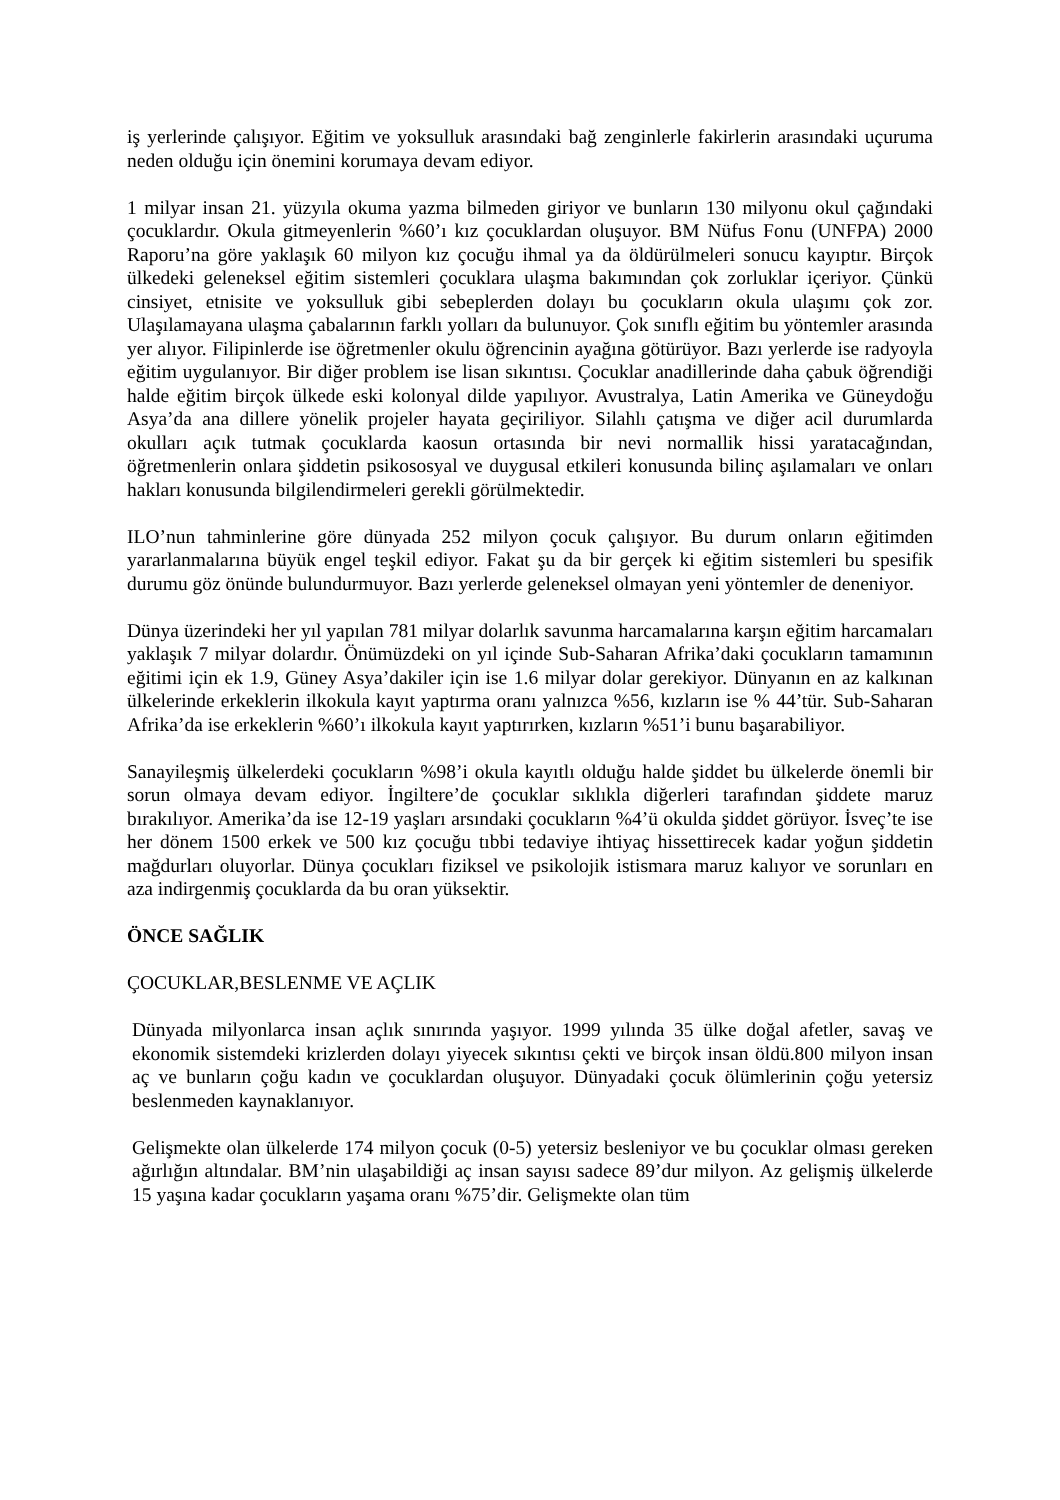iş yerlerinde çalışıyor. Eğitim ve yoksulluk arasındaki bağ zenginlerle fakirlerin arasındaki uçuruma neden olduğu için önemini korumaya devam ediyor.
1 milyar insan 21. yüzyıla okuma yazma bilmeden giriyor ve bunların 130 milyonu okul çağındaki çocuklardır. Okula gitmeyenlerin %60’ı kız çocuklardan oluşuyor. BM Nüfus Fonu (UNFPA) 2000 Raporu’na göre yaklaşık 60 milyon kız çocuğu ihmal ya da öldürülmeleri sonucu kayıptır. Birçok ülkedeki geleneksel eğitim sistemleri çocuklara ulaşma bakımından çok zorluklar içeriyor. Çünkü cinsiyet, etnisite ve yoksulluk gibi sebeplerden dolayı bu çocukların okula ulaşımı çok zor. Ulaşılamayana ulaşma çabalarının farklı yolları da bulunuyor. Çok sınıflı eğitim bu yöntemler arasında yer alıyor. Filipinlerde ise öğretmenler okulu öğrencinin ayağına götürüyor. Bazı yerlerde ise radyoyla eğitim uygulanıyor. Bir diğer problem ise lisan sıkıntısı. Çocuklar anadillerinde daha çabuk öğrendiği halde eğitim birçok ülkede eski kolonyal dilde yapılıyor. Avustralya, Latin Amerika ve Güneydoğu Asya’da ana dillere yönelik projeler hayata geçiriliyor. Silahlı çatışma ve diğer acil durumlarda okulları açık tutmak çocuklarda kaosun ortasında bir nevi normallik hissi yaratacağından, öğretmenlerin onlara şiddetin psikososyal ve duygusal etkileri konusunda bilinç aşılamaları ve onları hakları konusunda bilgilendirmeleri gerekli görülmektedir.
ILO’nun tahminlerine göre dünyada 252 milyon çocuk çalışıyor. Bu durum onların eğitimden yararlanmalarına büyük engel teşkil ediyor. Fakat şu da bir gerçek ki eğitim sistemleri bu spesifik durumu göz önünde bulundurmuyor. Bazı yerlerde geleneksel olmayan yeni yöntemler de deneniyor.
Dünya üzerindeki her yıl yapılan 781 milyar dolarlık savunma harcamalarına karşın eğitim harcamaları yaklaşık 7 milyar dolardır. Önümüzdeki on yıl içinde Sub-Saharan Afrika’daki çocukların tamamının eğitimi için ek 1.9, Güney Asya’dakiler için ise 1.6 milyar dolar gerekiyor. Dünyanın en az kalkınan ülkelerinde erkeklerin ilkokula kayıt yaptırma oranı yalnızca %56, kızların ise % 44’tür. Sub-Saharan Afrika’da ise erkeklerin %60’ı ilkokula kayıt yaptırırken, kızların %51’i bunu başarabiliyor.
Sanayileşmiş ülkelerdeki çocukların %98’i okula kayıtlı olduğu halde şiddet bu ülkelerde önemli bir sorun olmaya devam ediyor. İngiltere’de çocuklar sıklıkla diğerleri tarafından şiddete maruz bırakılıyor. Amerika’da ise 12-19 yaşları arsındaki çocukların %4’ü okulda şiddet görüyor. İsveç’te ise her dönem 1500 erkek ve 500 kız çocuğu tıbbi tedaviye ihtiyaç hissettirecek kadar yoğun şiddetin mağdurları oluyorlar. Dünya çocukları fiziksel ve psikolojik istismara maruz kalıyor ve sorunları en aza indirgenmiş çocuklarda da bu oran yüksektir.
ÖNCE SAĞLIK
ÇOCUKLAR,BESLENME VE AÇLIK
Dünyada milyonlarca insan açlık sınırında yaşıyor. 1999 yılında 35 ülke doğal afetler, savaş ve ekonomik sistemdeki krizlerden dolayı yiyecek sıkıntısı çekti ve birçok insan öldü.800 milyon insan aç ve bunların çoğu kadın ve çocuklardan oluşuyor. Dünyadaki çocuk ölümlerinin çoğu yetersiz beslenmeden kaynaklanıyor.
Gelişmekte olan ülkelerde 174 milyon çocuk (0-5) yetersiz besleniyor ve bu çocuklar olması gereken ağırlığın altındalar. BM’nin ulaşabildiği aç insan sayısı sadece 89’dur milyon. Az gelişmiş ülkelerde 15 yaşına kadar çocukların yaşama oranı %75’dir. Gelişmekte olan tüm